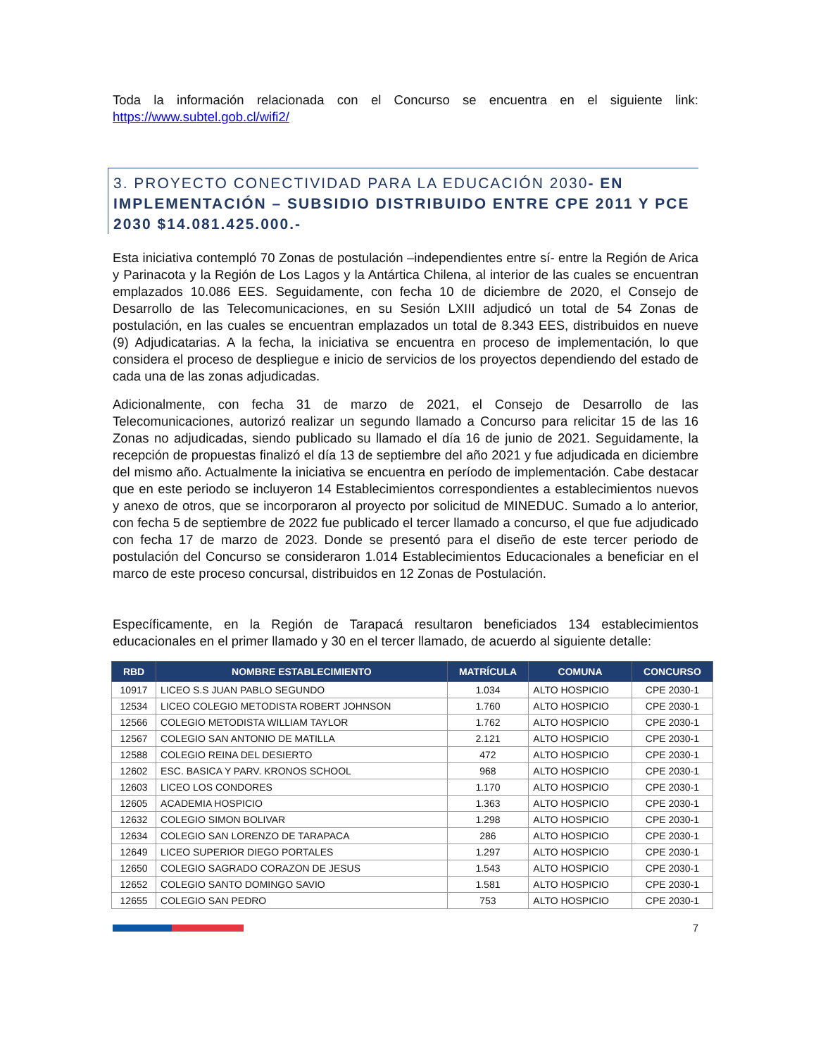Toda la información relacionada con el Concurso se encuentra en el siguiente link: https://www.subtel.gob.cl/wifi2/
3. PROYECTO CONECTIVIDAD PARA LA EDUCACIÓN 2030- EN IMPLEMENTACIÓN – SUBSIDIO DISTRIBUIDO ENTRE CPE 2011 Y PCE 2030 $14.081.425.000.-
Esta iniciativa contempló 70 Zonas de postulación –independientes entre sí- entre la Región de Arica y Parinacota y la Región de Los Lagos y la Antártica Chilena, al interior de las cuales se encuentran emplazados 10.086 EES. Seguidamente, con fecha 10 de diciembre de 2020, el Consejo de Desarrollo de las Telecomunicaciones, en su Sesión LXIII adjudicó un total de 54 Zonas de postulación, en las cuales se encuentran emplazados un total de 8.343 EES, distribuidos en nueve (9) Adjudicatarias. A la fecha, la iniciativa se encuentra en proceso de implementación, lo que considera el proceso de despliegue e inicio de servicios de los proyectos dependiendo del estado de cada una de las zonas adjudicadas.
Adicionalmente, con fecha 31 de marzo de 2021, el Consejo de Desarrollo de las Telecomunicaciones, autorizó realizar un segundo llamado a Concurso para relicitar 15 de las 16 Zonas no adjudicadas, siendo publicado su llamado el día 16 de junio de 2021. Seguidamente, la recepción de propuestas finalizó el día 13 de septiembre del año 2021 y fue adjudicada en diciembre del mismo año. Actualmente la iniciativa se encuentra en período de implementación. Cabe destacar que en este periodo se incluyeron 14 Establecimientos correspondientes a establecimientos nuevos y anexo de otros, que se incorporaron al proyecto por solicitud de MINEDUC. Sumado a lo anterior, con fecha 5 de septiembre de 2022 fue publicado el tercer llamado a concurso, el que fue adjudicado con fecha 17 de marzo de 2023. Donde se presentó para el diseño de este tercer periodo de postulación del Concurso se consideraron 1.014 Establecimientos Educacionales a beneficiar en el marco de este proceso concursal, distribuidos en 12 Zonas de Postulación.
Específicamente, en la Región de Tarapacá resultaron beneficiados 134 establecimientos educacionales en el primer llamado y 30 en el tercer llamado, de acuerdo al siguiente detalle:
| RBD | NOMBRE ESTABLECIMIENTO | MATRÍCULA | COMUNA | CONCURSO |
| --- | --- | --- | --- | --- |
| 10917 | LICEO S.S JUAN PABLO SEGUNDO | 1.034 | ALTO HOSPICIO | CPE 2030-1 |
| 12534 | LICEO COLEGIO METODISTA ROBERT JOHNSON | 1.760 | ALTO HOSPICIO | CPE 2030-1 |
| 12566 | COLEGIO METODISTA WILLIAM TAYLOR | 1.762 | ALTO HOSPICIO | CPE 2030-1 |
| 12567 | COLEGIO SAN ANTONIO DE MATILLA | 2.121 | ALTO HOSPICIO | CPE 2030-1 |
| 12588 | COLEGIO REINA DEL DESIERTO | 472 | ALTO HOSPICIO | CPE 2030-1 |
| 12602 | ESC. BASICA Y PARV. KRONOS SCHOOL | 968 | ALTO HOSPICIO | CPE 2030-1 |
| 12603 | LICEO LOS CONDORES | 1.170 | ALTO HOSPICIO | CPE 2030-1 |
| 12605 | ACADEMIA HOSPICIO | 1.363 | ALTO HOSPICIO | CPE 2030-1 |
| 12632 | COLEGIO SIMON BOLIVAR | 1.298 | ALTO HOSPICIO | CPE 2030-1 |
| 12634 | COLEGIO SAN LORENZO DE TARAPACA | 286 | ALTO HOSPICIO | CPE 2030-1 |
| 12649 | LICEO SUPERIOR DIEGO PORTALES | 1.297 | ALTO HOSPICIO | CPE 2030-1 |
| 12650 | COLEGIO SAGRADO CORAZON DE JESUS | 1.543 | ALTO HOSPICIO | CPE 2030-1 |
| 12652 | COLEGIO SANTO DOMINGO SAVIO | 1.581 | ALTO HOSPICIO | CPE 2030-1 |
| 12655 | COLEGIO SAN PEDRO | 753 | ALTO HOSPICIO | CPE 2030-1 |
7